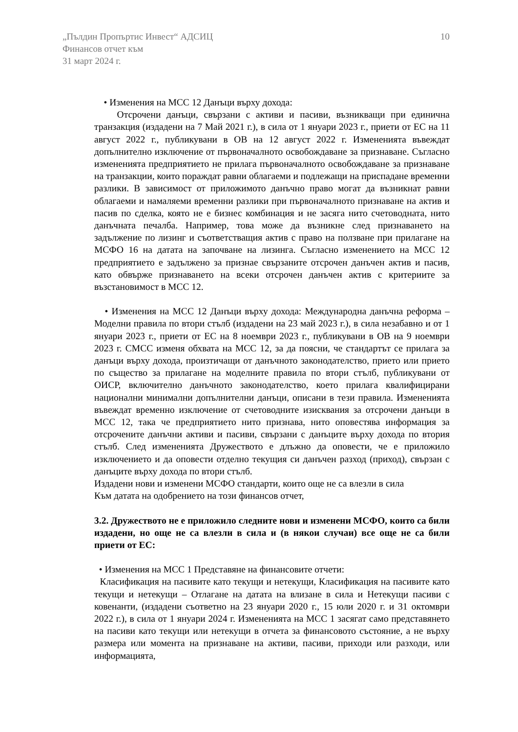„Пълдин Пропъртис Инвест“ АДСИЦ
Финансов отчет към
31 март 2024 г.
10
• Изменения на МСС 12 Данъци върху дохода:
Отсрочени данъци, свързани с активи и пасиви, възникващи при единична транзакция (издадени на 7 Май 2021 г.), в сила от 1 януари 2023 г., приети от ЕС на 11 август 2022 г., публикувани в ОВ на 12 август 2022 г. Измененията въвеждат допълнително изключение от първоначалното освобождаване за признаване. Съгласно измененията предприятието не прилага първоначалното освобождаване за признаване на транзакции, които пораждат равни облагаеми и подлежащи на приспадане временни разлики. В зависимост от приложимото данъчно право могат да възникнат равни облагаеми и намаляеми временни разлики при първоначалното признаване на актив и пасив по сделка, която не е бизнес комбинация и не засяга нито счетоводната, нито данъчната печалба. Например, това може да възникне след признаването на задължение по лизинг и съответстващия актив с право на ползване при прилагане на МСФО 16 на датата на започване на лизинга. Съгласно изменението на МСС 12 предприятието е задължено за признае свързаните отсрочен данъчен актив и пасив, като обвърже признаването на всеки отсрочен данъчен актив с критериите за възстановимост в МСС 12.
• Изменения на МСС 12 Данъци върху дохода: Международна данъчна реформа – Моделни правила по втори стълб (издадени на 23 май 2023 г.), в сила незабавно и от 1 януари 2023 г., приети от ЕС на 8 ноември 2023 г., публикувани в ОВ на 9 ноември 2023 г. СМСС изменя обхвата на МСС 12, за да поясни, че стандартът се прилага за данъци върху дохода, произтичащи от данъчното законодателство, прието или прието по същество за прилагане на моделните правила по втори стълб, публикувани от ОИСР, включително данъчното законодателство, което прилага квалифицирани национални минимални допълнителни данъци, описани в тези правила. Измененията въвеждат временно изключение от счетоводните изисквания за отсрочени данъци в МСС 12, така че предприятието нито признава, нито оповестява информация за отсрочените данъчни активи и пасиви, свързани с данъците върху дохода по втория стълб. След измененията Дружеството е длъжно да оповести, че е приложило изключението и да оповести отделно текущия си данъчен разход (приход), свързан с данъците върху дохода по втори стълб.
Издадени нови и изменени МСФО стандарти, които още не са влезли в сила
Към датата на одобрението на този финансов отчет,
3.2. Дружеството не е приложило следните нови и изменени МСФО, които са били издадени, но още не са влезли в сила и (в някои случаи) все още не са били приети от ЕС:
• Изменения на МСС 1 Представяне на финансовите отчети:
Класификация на пасивите като текущи и нетекущи, Класификация на пасивите като текущи и нетекущи – Отлагане на датата на влизане в сила и Нетекущи пасиви с ковенанти, (издадени съответно на 23 януари 2020 г., 15 юли 2020 г. и 31 октомври 2022 г.), в сила от 1 януари 2024 г. Измененията на МСС 1 засягат само представянето на пасиви като текущи или нетекущи в отчета за финансовото състояние, а не върху размера или момента на признаване на активи, пасиви, приходи или разходи, или информацията,